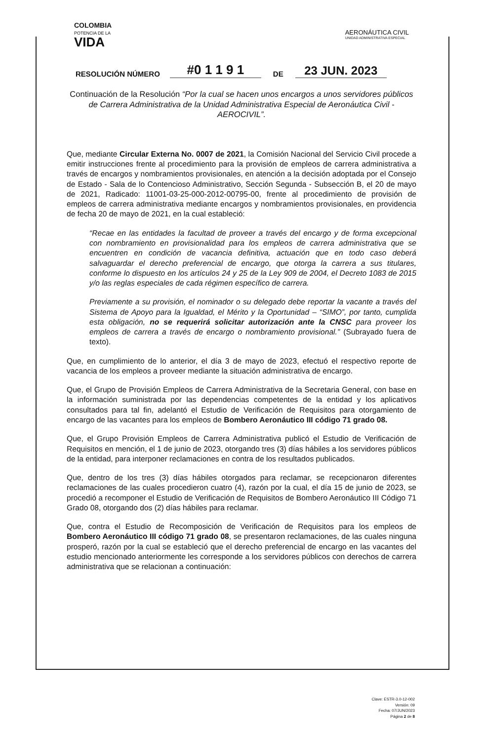COLOMBIA
POTENCIA DE LA
VIDA
AERONÁUTICA CIVIL
UNIDAD ADMINISTRATIVA ESPECIAL
RESOLUCIÓN NÚMERO #0 1 1 9 1 DE 23 JUN. 2023
Continuación de la Resolución “Por la cual se hacen unos encargos a unos servidores públicos de Carrera Administrativa de la Unidad Administrativa Especial de Aeronáutica Civil -AEROCIVIL”.
Que, mediante Circular Externa No. 0007 de 2021, la Comisión Nacional del Servicio Civil procede a emitir instrucciones frente al procedimiento para la provisión de empleos de carrera administrativa a través de encargos y nombramientos provisionales, en atención a la decisión adoptada por el Consejo de Estado - Sala de lo Contencioso Administrativo, Sección Segunda - Subsección B, el 20 de mayo de 2021, Radicado: 11001-03-25-000-2012-00795-00, frente al procedimiento de provisión de empleos de carrera administrativa mediante encargos y nombramientos provisionales, en providencia de fecha 20 de mayo de 2021, en la cual estableció:
“Recae en las entidades la facultad de proveer a través del encargo y de forma excepcional con nombramiento en provisionalidad para los empleos de carrera administrativa que se encuentren en condición de vacancia definitiva, actuación que en todo caso deberá salvaguardar el derecho preferencial de encargo, que otorga la carrera a sus titulares, conforme lo dispuesto en los artículos 24 y 25 de la Ley 909 de 2004, el Decreto 1083 de 2015 y/o las reglas especiales de cada régimen específico de carrera.
Previamente a su provisión, el nominador o su delegado debe reportar la vacante a través del Sistema de Apoyo para la Igualdad, el Mérito y la Oportunidad – “SIMO”, por tanto, cumplida esta obligación, no se requerirá solicitar autorización ante la CNSC para proveer los empleos de carrera a través de encargo o nombramiento provisional.” (Subrayado fuera de texto).
Que, en cumplimiento de lo anterior, el día 3 de mayo de 2023, efectuó el respectivo reporte de vacancia de los empleos a proveer mediante la situación administrativa de encargo.
Que, el Grupo de Provisión Empleos de Carrera Administrativa de la Secretaria General, con base en la información suministrada por las dependencias competentes de la entidad y los aplicativos consultados para tal fin, adelantó el Estudio de Verificación de Requisitos para otorgamiento de encargo de las vacantes para los empleos de Bombero Aeronáutico III código 71 grado 08.
Que, el Grupo Provisión Empleos de Carrera Administrativa publicó el Estudio de Verificación de Requisitos en mención, el 1 de junio de 2023, otorgando tres (3) días hábiles a los servidores públicos de la entidad, para interponer reclamaciones en contra de los resultados publicados.
Que, dentro de los tres (3) días hábiles otorgados para reclamar, se recepcionaron diferentes reclamaciones de las cuales procedieron cuatro (4), razón por la cual, el día 15 de junio de 2023, se procedió a recomponer el Estudio de Verificación de Requisitos de Bombero Aeronáutico III Código 71 Grado 08, otorgando dos (2) días hábiles para reclamar.
Que, contra el Estudio de Recomposición de Verificación de Requisitos para los empleos de Bombero Aeronáutico III código 71 grado 08, se presentaron reclamaciones, de las cuales ninguna prosperó, razón por la cual se estableció que el derecho preferencial de encargo en las vacantes del estudio mencionado anteriormente les corresponde a los servidores públicos con derechos de carrera administrativa que se relacionan a continuación:
Clave: ESTR-3.0-12-002
Versión: 09
Fecha: 07/JUN/2023
Página 2 de 8